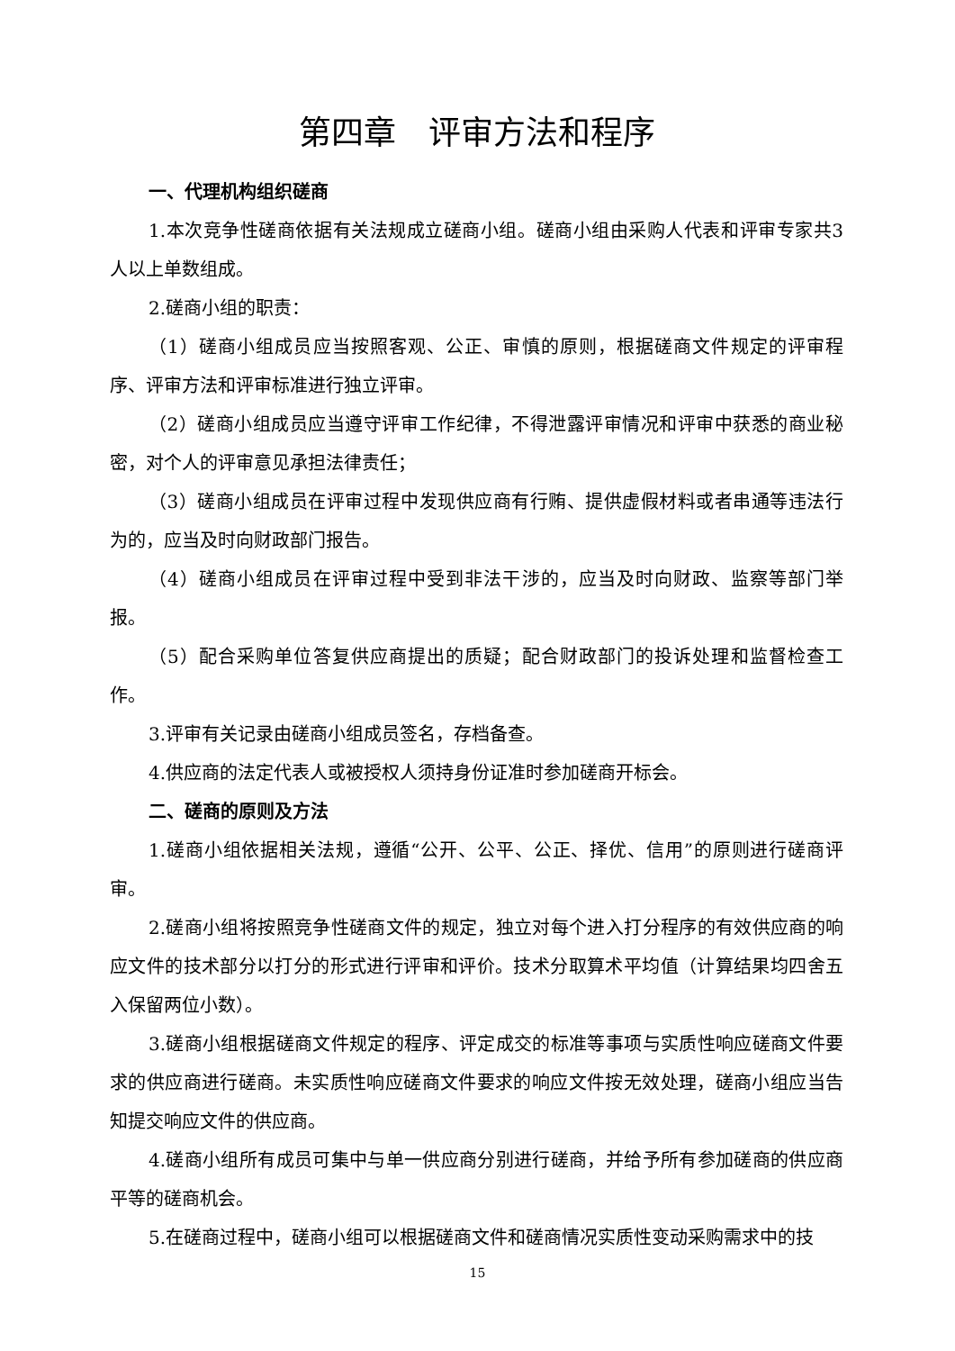第四章　评审方法和程序
一、代理机构组织磋商
1.本次竞争性磋商依据有关法规成立磋商小组。磋商小组由采购人代表和评审专家共3 人以上单数组成。
2.磋商小组的职责：
（1）磋商小组成员应当按照客观、公正、审慎的原则，根据磋商文件规定的评审程序、评审方法和评审标准进行独立评审。
（2）磋商小组成员应当遵守评审工作纪律，不得泄露评审情况和评审中获悉的商业秘密，对个人的评审意见承担法律责任；
（3）磋商小组成员在评审过程中发现供应商有行贿、提供虚假材料或者串通等违法行为的，应当及时向财政部门报告。
（4）磋商小组成员在评审过程中受到非法干涉的，应当及时向财政、监察等部门举报。
（5）配合采购单位答复供应商提出的质疑；配合财政部门的投诉处理和监督检查工作。
3.评审有关记录由磋商小组成员签名，存档备查。
4.供应商的法定代表人或被授权人须持身份证准时参加磋商开标会。
二、磋商的原则及方法
1.磋商小组依据相关法规，遵循“公开、公平、公正、择优、信用”的原则进行磋商评审。
2.磋商小组将按照竞争性磋商文件的规定，独立对每个进入打分程序的有效供应商的响应文件的技术部分以打分的形式进行评审和评价。技术分取算术平均值（计算结果均四舍五入保留两位小数）。
3.磋商小组根据磋商文件规定的程序、评定成交的标准等事项与实质性响应磋商文件要求的供应商进行磋商。未实质性响应磋商文件要求的响应文件按无效处理，磋商小组应当告知提交响应文件的供应商。
4.磋商小组所有成员可集中与单一供应商分别进行磋商，并给予所有参加磋商的供应商平等的磋商机会。
5.在磋商过程中，磋商小组可以根据磋商文件和磋商情况实质性变动采购需求中的技
15